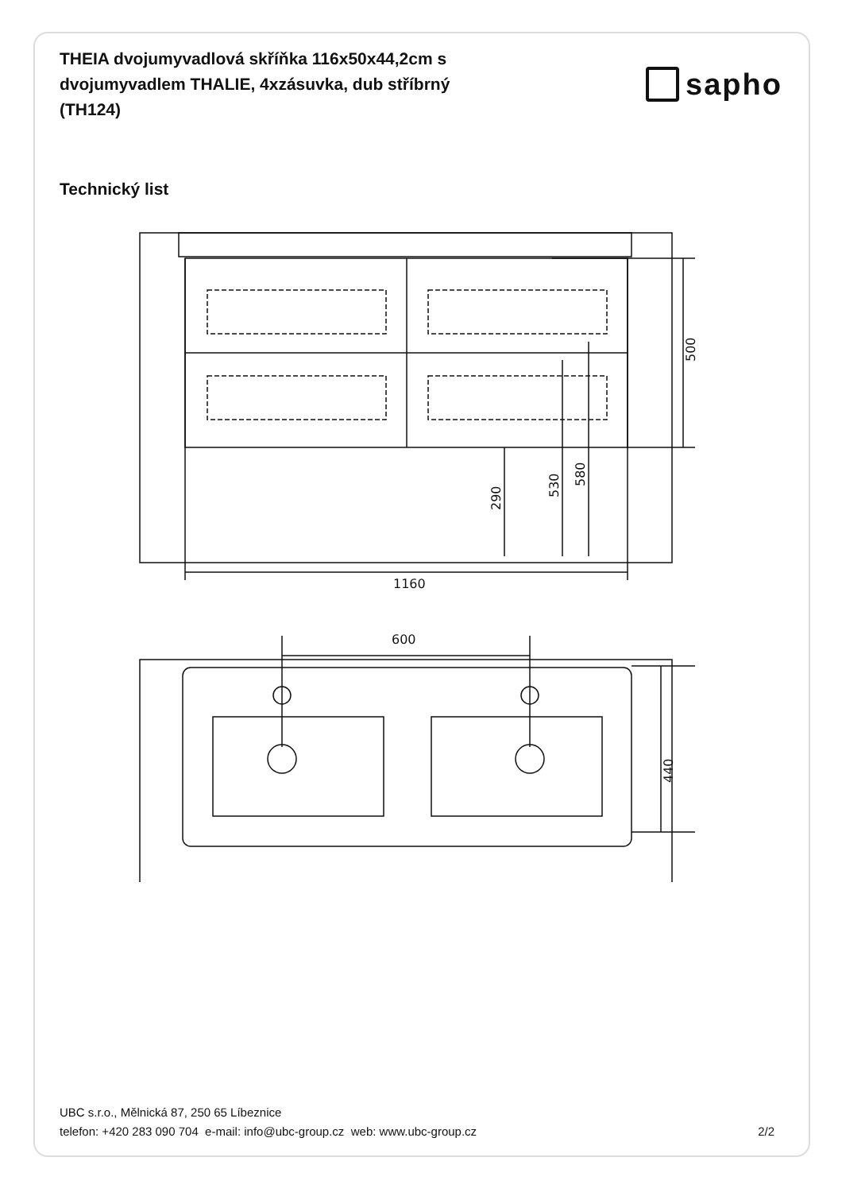THEIA dvojumyvadlová skříňka 116x50x44,2cm s dvojumyvadlem THALIE, 4xzásuvka, dub stříbrný (TH124)
sapho
Technický list
1160
500
290
530
580
600
440
UBC s.r.o., Mělnická 87, 250 65 Líbeznice
telefon: +420 283 090 704 e-mail: info@ubc-group.cz web: www.ubc-group.cz 2/2